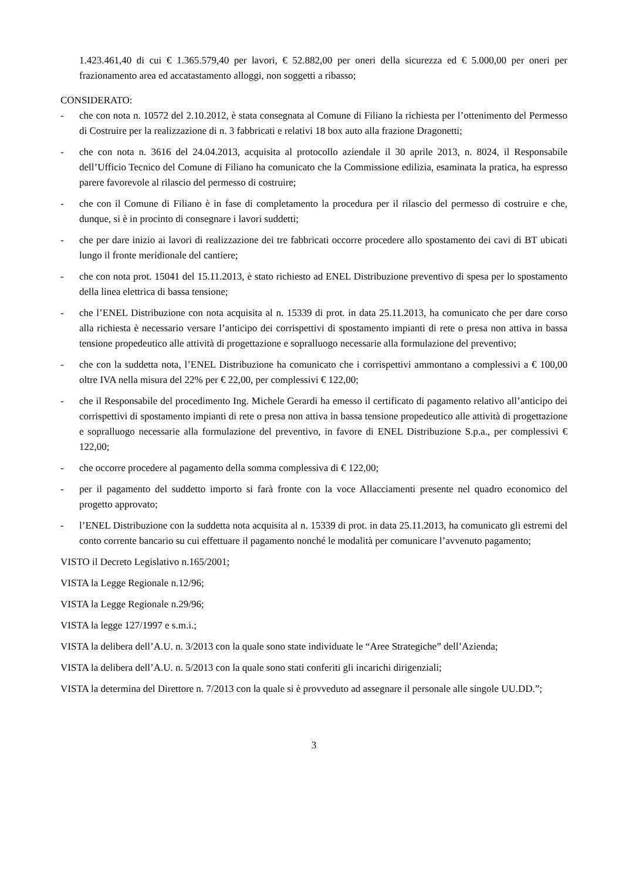1.423.461,40 di cui € 1.365.579,40 per lavori, € 52.882,00 per oneri della sicurezza ed € 5.000,00 per oneri per frazionamento area ed accatastamento alloggi, non soggetti a ribasso;
CONSIDERATO:
- che con nota n. 10572 del 2.10.2012, è stata consegnata al Comune di Filiano la richiesta per l’ottenimento del Permesso di Costruire per la realizzazione di n. 3 fabbricati e relativi 18 box auto alla frazione Dragonetti;
- che con nota n. 3616 del 24.04.2013, acquisita al protocollo aziendale il 30 aprile 2013, n. 8024, il Responsabile dell’Ufficio Tecnico del Comune di Filiano ha comunicato che la Commissione edilizia, esaminata la pratica, ha espresso parere favorevole al rilascio del permesso di costruire;
- che con il Comune di Filiano è in fase di completamento la procedura per il rilascio del permesso di costruire e che, dunque, si è in procinto di consegnare i lavori suddetti;
- che per dare inizio ai lavori di realizzazione dei tre fabbricati occorre procedere allo spostamento dei cavi di BT ubicati lungo il fronte meridionale del cantiere;
- che con nota prot. 15041 del 15.11.2013, è stato richiesto ad ENEL Distribuzione preventivo di spesa per lo spostamento della linea elettrica di bassa tensione;
- che l’ENEL Distribuzione con nota acquisita al n. 15339 di prot. in data 25.11.2013, ha comunicato che per dare corso alla richiesta è necessario versare l’anticipo dei corrispettivi di spostamento impianti di rete o presa non attiva in bassa tensione propedeutico alle attività di progettazione e sopralluogo necessarie alla formulazione del preventivo;
- che con la suddetta nota, l’ENEL Distribuzione ha comunicato che i corrispettivi ammontano a complessivi a € 100,00 oltre IVA nella misura del 22% per € 22,00, per complessivi € 122,00;
- che il Responsabile del procedimento Ing. Michele Gerardi ha emesso il certificato di pagamento relativo all’anticipo dei corrispettivi di spostamento impianti di rete o presa non attiva in bassa tensione propedeutico alle attività di progettazione e sopralluogo necessarie alla formulazione del preventivo, in favore di ENEL Distribuzione S.p.a., per complessivi € 122,00;
- che occorre procedere al pagamento della somma complessiva di € 122,00;
- per il pagamento del suddetto importo si farà fronte con la voce Allacciamenti presente nel quadro economico del progetto approvato;
- l’ENEL Distribuzione con la suddetta nota acquisita al n. 15339 di prot. in data 25.11.2013, ha comunicato gli estremi del conto corrente bancario su cui effettuare il pagamento nonché le modalità per comunicare l’avvenuto pagamento;
VISTO il Decreto Legislativo n.165/2001;
VISTA la Legge Regionale n.12/96;
VISTA la Legge Regionale n.29/96;
VISTA la legge 127/1997 e s.m.i.;
VISTA la delibera dell’A.U. n. 3/2013 con la quale sono state individuate le “Aree Strategiche” dell’Azienda;
VISTA la delibera dell’A.U. n. 5/2013 con la quale sono stati conferiti gli incarichi dirigenziali;
VISTA la determina del Direttore n. 7/2013 con la quale si è provveduto ad assegnare il personale alle singole UU.DD.”;
3